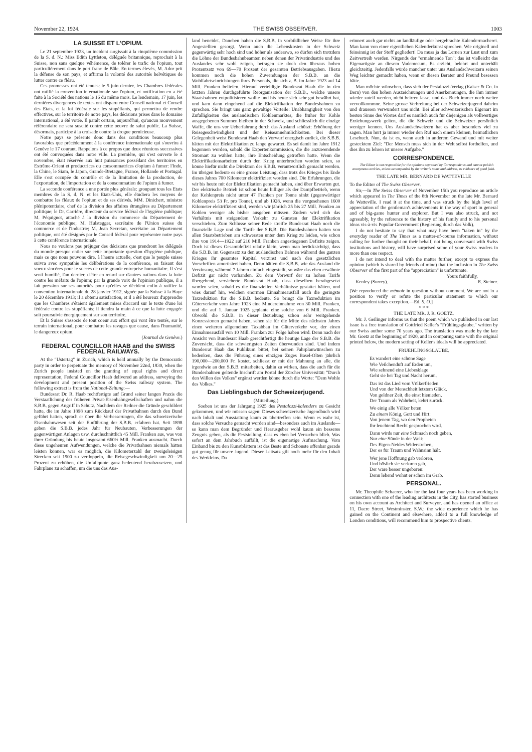November 22, 1924. THE SWISS OBSERVER. 1003
LA SUISSE ET L'OPIUM.
Le 21 septembre 1923, un incident surgissait à la cinquième commission de la S. d. N.: Miss Edith Lyttleton, déléguée britannique, reprochait à la Suisse, non sans quelque véhémence, de tolérer le trafic de l'opium, tout particulièrement dans le port franc de Bâle. En termes élevés, M. Ador prit la défense de son pays, et affirma la volonté des autorités helvétiques de lutter contre ce fléau.
Ces promesses ont été tenues: le 5 juin dernier, les Chambres fédérales ont ratifié la convention internationale sur l'opium, et notification en a été faite à la Société des nations le 16 du même mois. Le lendemain, 17 juin, les dernières divergences de textes ont disparu entre Conseil national et Conseil des Etats, et la loi fédérale sur les stupéfiants, qui permettra de rendre effectives, sur le territoire de notre pays, les décisions prises dans le domaine international, a été votée. Il paraît certain, aujourd'hui, qu'aucun mouvement référendaire ne sera suscité contre cette oeuvre de salut public. La Suisse, désormais, participe à la croisade contre la drogue pernicieuse.
Notre pays se présente donc dans des conditions beaucoup plus favorables que précédemment à la conférence internationale qui s'ouvrira à Genève le 17 courant. Rappelons à ce propos que deux réunions successives ont été convoquées dans notre ville. La première, qui s'est ouverte le 4 novembre, était réservée aux huit puissances possédant des territoires en Extrême-Orient et productrices ou consommatrices d'opium à fumer: l'Inde, la Chine, le Siam, le Japon, Grande-Bretagne, France, Hollande et Portugal. Elle s'est occupée du contrôle et de la limitation de la production, de l'exportation, de l'importation et de la consommation de l'opium à fumer.
La seconde conférence a une portée plus générale: groupant tous les Etats membres de la S. d. N. et les Etats-Unis, elle étudiera les moyens de combattre les fléaux de l'opium et de ses dérivés. MM. Dinichert, ministre plénipotentiaire, chef de la division des affaires étrangères au Département politique; le Dr. Carrière, directeur du service fédéral de l'hygiène publique; M. Péquignot, attaché à la division du commerce du Département de l'économie publique; M. Hulstegger, secrétaire de l'Union suisse du commerce et de l'industrie; M. Jean Secretan, secrétaire au Département politique, ont été désignés par le Conseil fédéral pour représenter notre pays à cette conférence internationale.
Nous ne voulons pas préjuger des décisions que prendront les délégués du monde presque entier sur cette importante question d'hygiène publique, mais ce que nous pouvons dire, à l'heure actuelle, c'est que le peuple suisse suivra avec sympathie les délibérations de la conférence, en faisant des voeux sincères pour le succès de cette grande entreprise humanitaire. Il s'est senti humilié, l'an dernier, d'être en retard sur d'autres nations dans la lutte contre les méfaits de l'opium; par la grande voix de l'opinion publique, il a fait pression sur ses autorités pour qu'elles se décident enfin à ratifier la convention internationale du 28 janvier 1912, signée par la Suisse à la Haye le 20 décembre 1913; il a obtenu satisfaction, et il a été heureux d'apprendre que les Chambres s'étaient également mises d'accord sur le texte d'une loi fédérale contre les stupéfiants; il tiendra la main à ce que la lutte engagée soit poursuivie énergiquement sur son territoire.
Et la Suisse s'associe de tout coeur aux effort qui vont être tentés, sur le terrain international, pour combattre les ravages que cause, dans l'humanité, le dangereux opium.
(Journal de Genève.)
FEDERAL COUNCILLOR HAAB and the SWISS FEDERAL RAILWAYS.
At the "Ustertag" in Zurich, which is held annually by the Democratic party in order to perpetuate the memory of November 22nd, 1830, when the Zurich people insisted on the granting of equal rights and direct representation, Federal Councillor Haab delivered an address, surveying the development and present position of the Swiss railway system. The following extract is from the National-Zeitung:—
Bundesrat Dr. R. Haab rechtfertigte auf Grund seiner langen Praxis die Verstaatlichung der früheren Privat-Eisenbahngesellschaften und nahm die S.B.B. gegen Angriff in Schutz. Nachdem der Redner die Gründe geschildert hatte, die im Jahre 1898 zum Rückkauf der Privatbahnen durch den Bund geführt hatten, sprach er über die Verbesserungen, die das schweizerische Eisenbahnwesen seit der Einführung der S.B.B. erfahren hat. Seit 1898 geben die S.B.B. jedes Jahr für Neubauten, Verbesserungen der gegenwärtigen Anlagen usw. durchschnittlich 45 Mill. Franken aus, was von ihrer Gründung bis heute insgesamt 660½ Mill. Franken ausmacht. Durch diese ungeheuren Aufwendungen, welche die Privatbahnen niemals hätten leisten können, war es möglich, die Kilometerzahl der zweigeleisigen Strecken seit 1900 zu verdoppeln, die Reisegeschwindigkeit um 20—25 Prozent zu erhöhen, die Unfallquote ganz bedeutend herabzusetzen, und Fahrpläne zu schaffen, um die uns das Aus-
land beneidet. Daneben haben die S.B.B. in vorbildlicher Weise für ihre Angestellten gesorgt. Wenn auch die Lebenskosten in der Schweiz gegenwärtig sehr hoch sind und höher als anderswo, so dürfen sich trotzdem die Löhne der Bundesbahnbeamten neben denen der Privatindustrie und des Auslandes sehr wohl zeigen, betragen sie doch den überaus hohen Prozentsatz von 69—70 Prozent der gesamten Betriebsausgaben. Hiezu kommen noch die hohen Zuwendungen der S.B.B. an die Wohlfahrtseinrichtungen ihres Personals, die sich z. B. im Jahre 1923 auf 14 Mill. Franken beliefen. Hierauf verteidigte Bundesrat Haab die in den letzten Jahren durchgeführte Reorganisation der S.B.B., welche unsere Staatsbahnen entpolitisieren wollte und bis heute sich sehr gut bewährt hat, und kam dann eingehend auf die Elektrifikation der Bundesbahnen zu sprechen. Sie bringt uns ganz gewaltige Vorteile: Unabhängigkeit von den Zufälligkeiten des ausländischen Kohlenmarktes, die früher für Kohle ausgegebenen Summen bleiben in der Schweiz, und schliesslich die einzige Waffe, die uns vor Ueberfahrung durch das Ausland schützt: Erhöhung der Reisegeschwindigkeit und der Reiseannehmlichkeiten. Bei dieser Gelegenheit weist Bundesrat Haab den Vorwurf energisch zurück, die S.B.B. hätten mit der Elektrifikation zu lange gewartet. Es sei damit im Jahre 1912 begonnen worden, sobald die Expertenkommission, die die anzuwendende Stromart zu wählen hatte, ihre Entscheidung getroffen hatte. Wenn die Elektrifikationsarbeiten durch den Krieg unterbrochen worden seien, so könne hiefür nicht die Direktion der S.B.B. verantwortlich gemacht werden. Im übrigen bedeute es eine grosse Leistung, dass trotz des Krieges bis Ende dieses Jahres 700 Kilometer elektrifiziert worden sind. Die Erfahrungen, die wir bis heute mit der Elektrifikation gemacht haben, sind über Erwarten gut. Der elektrische Betrieb ist schon heute billiger als der Dampfbetrieb, wenn der Kohlenpreis nicht unter 47 Franken per Tonne sinkt (gegenwärtiger Kohlenpreis 53 Fr. pro Tonne), und ab 1928, wenn die vorgesehenen 1600 Kilometer elektrifiziert sind, werden wir jährlich 25 bis 27 Mill. Franken an Kohlen weniger als bisher ausgeben müssen. Zudem wird sich das Verhältnis mit steigendem Verkehr zu Gunsten der Elektrifikation verschieben. Zum Schlusse seiner Rede streifte Bundesrat Haab noch die finanzielle Lage und die Tarife der S.B.B. Die Bundesbahnen hatten von allen Staatsbetrieben am schwersten unter dem Krieg zu leiden, wie schon ihre von 1914—1922 auf 210 Mill. Franken angestiegenen Defizite zeigen. Doch ist dieses Gesamtdefizit relativ klein, wenn man berücksichtigt, dass die S.B.B. im Gegensatz zu den ausländischen Bahnen während des ganzen Krieges ihr gesamtes Kapital verzinst und nach den gesetzlichen Vorschriften amortisiert haben. Denn hätten die S.B.B. wie das Ausland die Verzinsung während 7 Jahren einfach eingestellt, so wäre das eben erwähnte Defizit gar nicht vorhanden. Zu dem Vorwurf der zu hohen Tarife übergehend, versicherte Bundesrat Haab, dass dieselben herabgesetzt worden seien, sobald es die finanziellen Verhältnisse gestattet hätten, und wies darauf hin, welchen enormen Einnahmeausfall auch die geringste Taxreduktion für die S.B.B. bedeute. So bringt die Taxreduktion im Güterverkehr vom Jahre 1923 eine Mindereinnahme von 30 Mill. Franken, und die auf 1. Januar 1925 geplante eine solche von 6 Mill. Franken. Obwohl die S.B.B. in dieser Beziehung schon sehr weitgehende Konzessionen gemacht haben, sehen sie für die Mitte des nächsten Jahres einen weiteren allgemeinen Taxabbau im Güterverkehr vor, der einen Einnahmeausfall von 10 Mill. Franken zur Folge haben wird. Denn nach der Ansicht von Bundesrat Haab gerechtfertigt die heutige Lage der S.B.B. die Zuversicht, dass die schwierigsten Zeiten überwunden sind. Und indem Bundesrat Haab das Publikum bittet, bei seinen Fahrplanwünschen zu bedenken, dass die Führung eines einzigen Zuges Basel-Olten jährlich 190,000—200,000 Fr. kostet, schliesst er mit der Mahnung an alle, die irgendwie an den S.B.B. mitarbeiten, dahin zu wirken, dass die auch für die Bundesbahnen geltende Inschrift am Portal der Zürcher Universität: "Durch den Willen des Volkes" ergänzt werden könne durch die Worte: "Dem Wohle des Volkes."
Das Lieblingsbuch der Schweizerjugend.
(Mitteilung.)
Soeben ist uns der Jahrgang 1925 des Pestalozzi-kalenders zu Gesicht gekommen, und wir müssen sagen: Dieses schweizerische Jugendbuch wird nach Inhalt und Ausstattung kaum zu übertreffen sein. Wenn es wahr ist, dass solche Versuche gemacht worden sind—besonders auch im Auslande—so kann man dem Begründer und Herausgeber wohl kaum ein besseres Zeugnis geben, als die Feststellung, dass es eben bei Versuchen blieb. Was sofort an dem Jahrbuch auffällt, ist die eigenartige Aufmachung. Vom Einband bis zu den Kunstblättern ist das Beste und Schönste offenbar gerade gut genug für unsere Jugend. Dieser Leitsatz gilt noch mehr für den Inhalt des Werkleins. Da
erinnert auch gar nichts an landläufige oder hergebrachte Kalendermacherei. Man kann von einer eigentlichen Kalenderkunst sprechen. Wie originell und feinsinnig ist der Stoff gegliedert! Da muss ja das Lernen zur Lust und zum Zeitvertreib werden. Nirgends der "ermahnende Ton"; das ist vielleicht das Eigenartigste an diesem Vademecum. Es erzieht, belehrt und unterhält gleichzeitig. Jedenfalls würde mancher unter uns Auslandschweizern seinen Weg leichter gemacht haben, wenn er diesen Berater und Freund besessen hätte.
Man möchte wünschen, dass sich der Pestalozzi-Verlag (Kaiser & Co. in Bern) von den hohen Auszeichnungen und Anerkennungen, die ihm immer wieder zuteil werden, nicht beirren lasse, und das Buch immer noch weiter vervollkommne. Seine grosse Verbreitung bei der Schweizerjugend daheim und draussen verwundert uns nicht. Bei aller schweizerischen Eigenart im besten Sinne des Wortes darf es nämlich auch für diejenigen als vollwertiges Erziehungswerk gelten, die die Schweiz und die Schweizer persönlich weniger kennen. Uns Auslandschweizern hat es aber besonders viel zu sagen. Man hört ja immer wieder den Ruf nach einem kleinen, heimatlichen Lesebuch. Nun, da ist es, wenn auch in anderem Gewand und mit weiter gestecktem Ziel: "Der Mensch muss sich in der Welt selbst forthelfen, und dies ihn zu lehren ist unsere Aufgabe."
CORRESPONDENCE.
The Editor is not responsible for the opinions expressed by Correspondents and cannot publish anonymous articles, unless accompanied by the writer's name and address, as evidence of good faith.
THE LATE MR. BERNARD DE WATTEVILLE
To the Editor of The Swiss Observer.
Sir,—In The Swiss Observer of November 15th you reproduce an article which appeared in The Times of the 8th November on the late Mr. Bernard de Watteville. I read it at the time, and was struck by the high level of appreciation of the gentleman's achievements in the way of sport in general and of big-game hunter and explorer. But I was also struck, and not agreeably, by the reference to the history of his family and to his personal ideas vis-à-vis Popular Government (Regierung durch das Volk).
I do not hesitate to say that what may have been "taken in" by the everyday reader of The Times as a matter-of-course information, without calling for further thought on their behalf, not being conversant with Swiss institutions and history, will have surprised some of your Swiss readers in more than one respect.
I do not intend to deal with the matter further, except to express the opinion (which is shared by friends of mine) that the inclusion in The Swiss Observer of the first part of the "appreciation" is unfortunate.
Yours faithfully,
Kenley (Surrey). E. Steiner.
[We reproduced the mémoir in question without comment. We are not in a position to verify or refute the particular statement to which our correspondent takes exception.—Ed. S. O.]
* * *
THE LATE MR. J. R. GOETZ.
Mr. J. Geilinger informs us that the poem which we published in our last issue is a free translation of Gottfried Keller's "Frühlingsglaube," written by our Swiss author some 70 years ago. The translation was made by the late Mr. Goetz at the beginning of 1920, and in comparing same with the original printed below, the modern setting of Keller's ideals will be appreciated.
FRUEHLINGSGLAUBE.
Es wandert eine schöne Sage
Wie Veilchenduft auf Erden um,
Wie sehnend eine Liebesklage
Geht sie bei Tag und Nacht herum.
Das ist das Lied vom Völkerfrieden
Und von der Menschheit letztem Glück,
Von goldner Zeit, die einst hienieden,
Der Traum als Wahrheit, kehrt zurück.
Wo einig alle Völker beten
Zu einem König, Gott und Hirt:
Von jenem Tag, wo den Propheten
Ihr leuchtend Recht gesprochen wird.
Dann wirds nur eine Schmach noch geben,
Nur eine Sünde in der Welt:
Des Eigen-Neides Widerstreben,
Der es für Traum und Wahnsinn hält.
Wer jene Hoffnung gab verloren,
Und böslich sie verloren gab,
Der wäre besser ungeboren:
Denn lebend wohnt er schon im Grab.
PERSONAL.
Mr. Theophile Schaerer, who for the last four years has been working in connection with one of the leading architects in the City, has started business on his own account as Architect and Surveyor, and has opened an office at 11, Dacre Street, Westminster, S.W.: the wide experience which he has gained on the Continent and elsewhere, added to a full knowledge of London conditions, will recommend him to prospective clients.